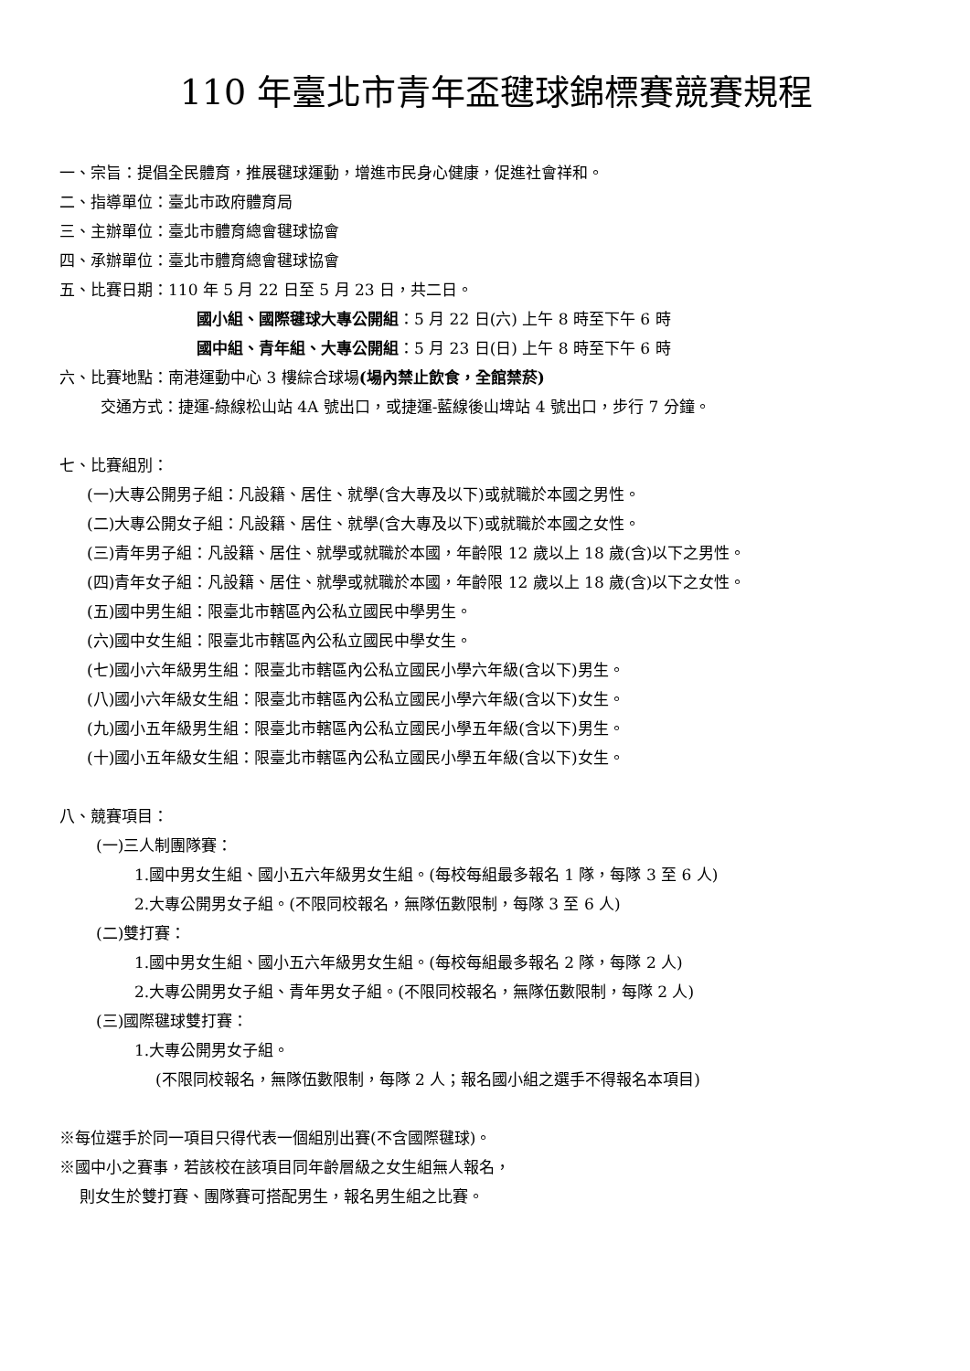110 年臺北市青年盃毽球錦標賽競賽規程
一、宗旨：提倡全民體育，推展毽球運動，增進市民身心健康，促進社會祥和。
二、指導單位：臺北市政府體育局
三、主辦單位：臺北市體育總會毽球協會
四、承辦單位：臺北市體育總會毽球協會
五、比賽日期：110 年 5 月 22 日至 5 月 23 日，共二日。
國小組、國際毽球大專公開組：5 月 22 日(六) 上午 8 時至下午 6 時
國中組、青年組、大專公開組：5 月 23 日(日) 上午 8 時至下午 6 時
六、比賽地點：南港運動中心 3 樓綜合球場(場內禁止飲食，全館禁菸)
交通方式：捷運-綠線松山站 4A 號出口，或捷運-藍線後山埤站 4 號出口，步行 7 分鐘。
七、比賽組別：
(一)大專公開男子組：凡設籍、居住、就學(含大專及以下)或就職於本國之男性。
(二)大專公開女子組：凡設籍、居住、就學(含大專及以下)或就職於本國之女性。
(三)青年男子組：凡設籍、居住、就學或就職於本國，年齡限 12 歲以上 18 歲(含)以下之男性。
(四)青年女子組：凡設籍、居住、就學或就職於本國，年齡限 12 歲以上 18 歲(含)以下之女性。
(五)國中男生組：限臺北市轄區內公私立國民中學男生。
(六)國中女生組：限臺北市轄區內公私立國民中學女生。
(七)國小六年級男生組：限臺北市轄區內公私立國民小學六年級(含以下)男生。
(八)國小六年級女生組：限臺北市轄區內公私立國民小學六年級(含以下)女生。
(九)國小五年級男生組：限臺北市轄區內公私立國民小學五年級(含以下)男生。
(十)國小五年級女生組：限臺北市轄區內公私立國民小學五年級(含以下)女生。
八、競賽項目：
(一)三人制團隊賽：
1.國中男女生組、國小五六年級男女生組。(每校每組最多報名 1 隊，每隊 3 至 6 人)
2.大專公開男女子組。(不限同校報名，無隊伍數限制，每隊 3 至 6 人)
(二)雙打賽：
1.國中男女生組、國小五六年級男女生組。(每校每組最多報名 2 隊，每隊 2 人)
2.大專公開男女子組、青年男女子組。(不限同校報名，無隊伍數限制，每隊 2 人)
(三)國際毽球雙打賽：
1.大專公開男女子組。
(不限同校報名，無隊伍數限制，每隊 2 人；報名國小組之選手不得報名本項目)
※每位選手於同一項目只得代表一個組別出賽(不含國際毽球)。
※國中小之賽事，若該校在該項目同年齡層級之女生組無人報名，
則女生於雙打賽、團隊賽可搭配男生，報名男生組之比賽。